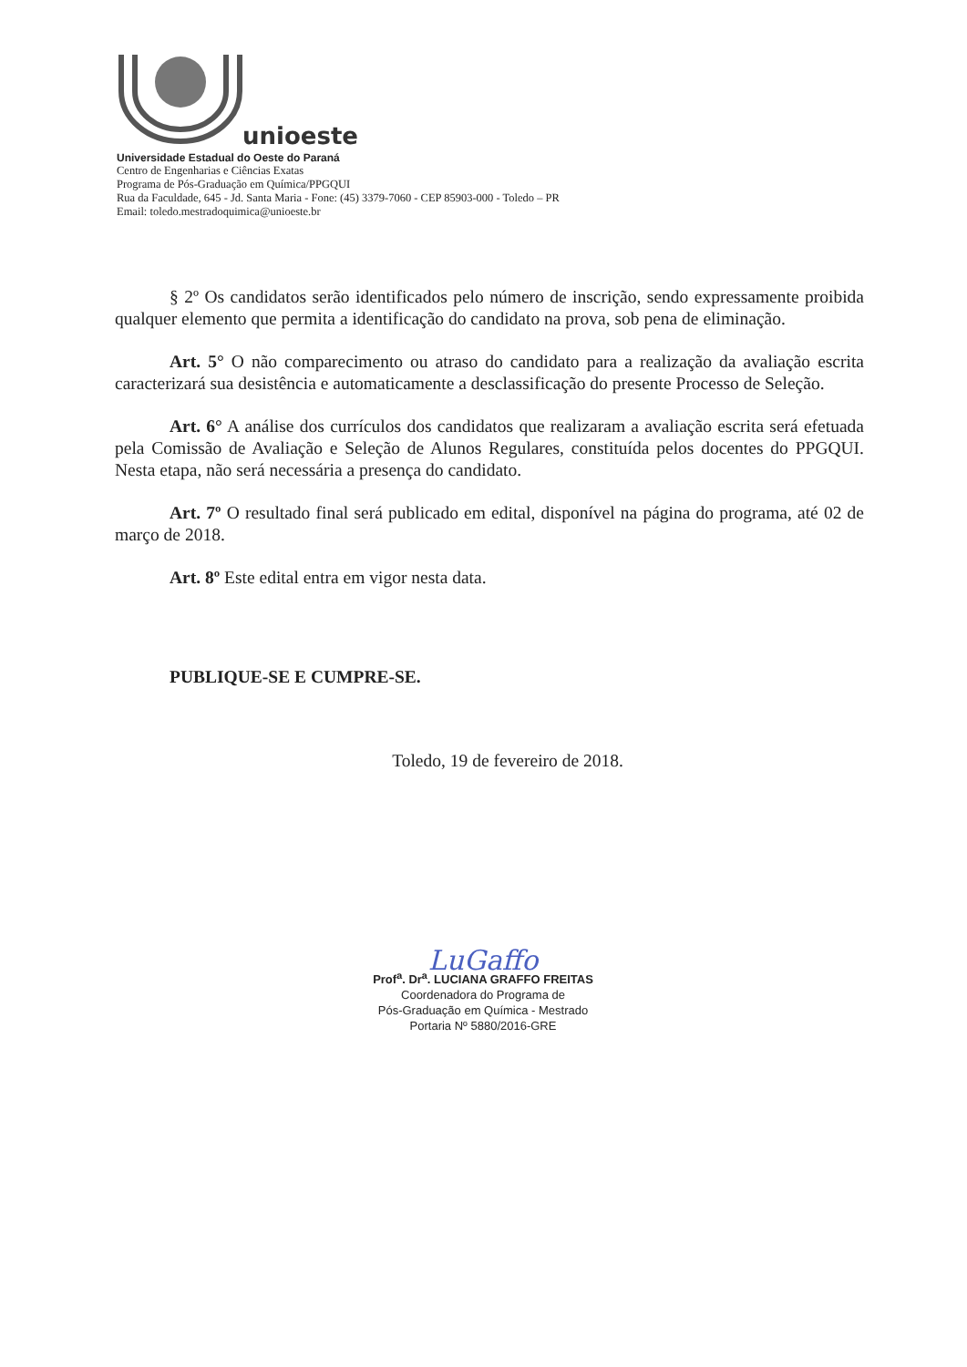unioeste
Universidade Estadual do Oeste do Paraná
Centro de Engenharias e Ciências Exatas
Programa de Pós-Graduação em Química/PPGQUI
Rua da Faculdade, 645 - Jd. Santa Maria - Fone: (45) 3379-7060 - CEP 85903-000 - Toledo – PR
Email: toledo.mestradoquimica@unioeste.br
§ 2º Os candidatos serão identificados pelo número de inscrição, sendo expressamente proibida qualquer elemento que permita a identificação do candidato na prova, sob pena de eliminação.
Art. 5° O não comparecimento ou atraso do candidato para a realização da avaliação escrita caracterizará sua desistência e automaticamente a desclassificação do presente Processo de Seleção.
Art. 6° A análise dos currículos dos candidatos que realizaram a avaliação escrita será efetuada pela Comissão de Avaliação e Seleção de Alunos Regulares, constituída pelos docentes do PPGQUI. Nesta etapa, não será necessária a presença do candidato.
Art. 7º O resultado final será publicado em edital, disponível na página do programa, até 02 de março de 2018.
Art. 8º Este edital entra em vigor nesta data.
PUBLIQUE-SE E CUMPRE-SE.
Toledo, 19 de fevereiro de 2018.
LuGaffo
Prof<sup>a</sup>. Dr<sup>a</sup>. LUCIANA GRAFFO FREITAS
Coordenadora do Programa de
Pós-Graduação em Química - Mestrado
Portaria Nº 5880/2016-GRE